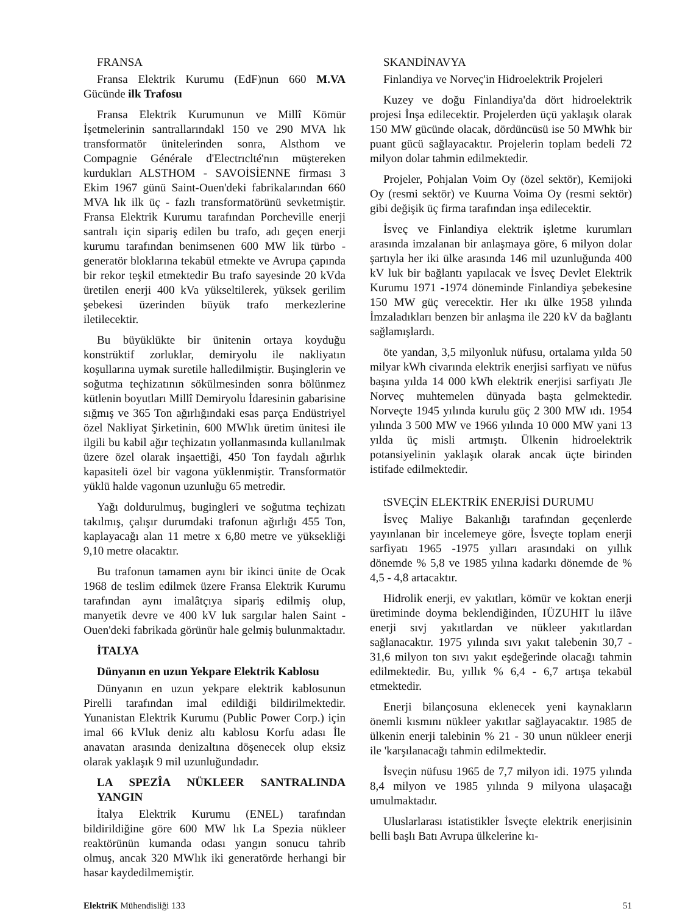FRANSA
Fransa Elektrik Kurumu (EdF)nun 660 M.VA Gücünde ilk Trafosu
Fransa Elektrik Kurumunun ve Millî Kömür İşetmelerinin santrallarındakl 150 ve 290 MVA lık transformatör ünitelerinden sonra, Alsthom ve Compagnie Générale d'Electrıclté'nın müştereken kurdukları ALSTHOM - SAVOİSİENNE firması 3 Ekim 1967 günü Saint-Ouen'deki fabrikalarından 660 MVA lık ilk üç - fazlı transformatörünü sevketmiştir. Fransa Elektrik Kurumu tarafından Porcheville enerji santralı için sipariş edilen bu trafo, adı geçen enerji kurumu tarafından benimsenen 600 MW lik türbo - generatör bloklarına tekabül etmekte ve Avrupa çapında bir rekor teşkil etmektedir Bu trafo sayesinde 20 kVda üretilen enerji 400 kVa yükseltilerek, yüksek gerilim şebekesi üzerinden büyük trafo merkezlerine iletilecektir.
Bu büyüklükte bir ünitenin ortaya koyduğu konstrüktif zorluklar, demiryolu ile nakliyatın koşullarına uymak suretile halledilmiştir. Buşinglerin ve soğutma teçhizatının sökülmesinden sonra bölünmez kütlenin boyutları Millî Demiryolu İdaresinin gabarisine sığmış ve 365 Ton ağırlığındaki esas parça Endüstriyel özel Nakliyat Şirketinin, 600 MWlık üretim ünitesi ile ilgili bu kabil ağır teçhizatın yollanmasında kullanılmak üzere özel olarak inşaettiği, 450 Ton faydalı ağırlık kapasiteli özel bir vagona yüklenmiştir. Transformatör yüklü halde vagonun uzunluğu 65 metredir.
Yağı doldurulmuş, bugingleri ve soğutma teçhizatı takılmış, çalışır durumdaki trafonun ağırlığı 455 Ton, kaplayacağı alan 11 metre x 6,80 metre ve yüksekliği 9,10 metre olacaktır.
Bu trafonun tamamen aynı bir ikinci ünite de Ocak 1968 de teslim edilmek üzere Fransa Elektrik Kurumu tarafından aynı imalâtçıya sipariş edilmiş olup, manyetik devre ve 400 kV luk sargılar halen Saint - Ouen'deki fabrikada görünür hale gelmiş bulunmaktadır.
İTALYA
Dünyanın en uzun Yekpare Elektrik Kablosu
Dünyanın en uzun yekpare elektrik kablosunun Pirelli tarafından imal edildiği bildirilmektedir. Yunanistan Elektrik Kurumu (Public Power Corp.) için imal 66 kVluk deniz altı kablosu Korfu adası İle anavatan arasında denizaltına döşenecek olup eksiz olarak yaklaşık 9 mil uzunluğundadır.
LA SPEZÎA NÜKLEER SANTRALINDA YANGIN
İtalya Elektrik Kurumu (ENEL) tarafından bildirildiğine göre 600 MW lık La Spezia nükleer reaktörünün kumanda odası yangın sonucu tahrib olmuş, ancak 320 MWlık iki generatörde herhangi bir hasar kaydedilmemiştir.
SKANDİNAVYA
Finlandiya ve Norveç'in Hidroelektrik Projeleri
Kuzey ve doğu Finlandiya'da dört hidroelektrik projesi İnşa edilecektir. Projelerden üçü yaklaşık olarak 150 MW gücünde olacak, dördüncüsü ise 50 MWhk bir puant gücü sağlayacaktır. Projelerin toplam bedeli 72 milyon dolar tahmin edilmektedir.
Projeler, Pohjalan Voim Oy (özel sektör), Kemijoki Oy (resmi sektör) ve Kuurna Voima Oy (resmi sektör) gibi değişik üç firma tarafından inşa edilecektir.
İsveç ve Finlandiya elektrik işletme kurumları arasında imzalanan bir anlaşmaya göre, 6 milyon dolar şartıyla her iki ülke arasında 146 mil uzunluğunda 400 kV luk bir bağlantı yapılacak ve İsveç Devlet Elektrik Kurumu 1971 -1974 döneminde Finlandiya şebekesine 150 MW güç verecektir. Her ıkı ülke 1958 yılında İmzaladıkları benzen bir anlaşma ile 220 kV da bağlantı sağlamışlardı.
öte yandan, 3,5 milyonluk nüfusu, ortalama yılda 50 milyar kWh civarında elektrik enerjisi sarfiyatı ve nüfus başına yılda 14 000 kWh elektrik enerjisi sarfiyatı Jle Norveç muhtemelen dünyada başta gelmektedir. Norveçte 1945 yılında kurulu güç 2 300 MW ıdı. 1954 yılında 3 500 MW ve 1966 yılında 10 000 MW yani 13 yılda üç misli artmıştı. Ülkenin hidroelektrik potansiyelinin yaklaşık olarak ancak üçte birinden istifade edilmektedir.
tSVEÇİN ELEKTRİK ENERJİSİ DURUMU
İsveç Maliye Bakanlığı tarafından geçenlerde yayınlanan bir incelemeye göre, İsveçte toplam enerji sarfiyatı 1965 -1975 yılları arasındaki on yıllık dönemde % 5,8 ve 1985 yılına kadarkı dönemde de % 4,5 - 4,8 artacaktır.
Hidrolik enerji, ev yakıtları, kömür ve koktan enerji üretiminde doyma beklendiğinden, IÜZUHIT lu ilâve enerji sıvj yakıtlardan ve nükleer yakıtlardan sağlanacaktır. 1975 yılında sıvı yakıt talebenin 30,7 - 31,6 milyon ton sıvı yakıt eşdeğerinde olacağı tahmin edilmektedir. Bu, yıllık % 6,4 - 6,7 artışa tekabül etmektedir.
Enerji bilançosuna eklenecek yeni kaynakların önemli kısmını nükleer yakıtlar sağlayacaktır. 1985 de ülkenin enerji talebinin % 21 - 30 unun nükleer enerji ile 'karşılanacağı tahmin edilmektedir.
İsveçin nüfusu 1965 de 7,7 milyon idi. 1975 yılında 8,4 milyon ve 1985 yılında 9 milyona ulaşacağı umulmaktadır.
Uluslarlarası istatistikler İsveçte elektrik enerjisinin belli başlı Batı Avrupa ülkelerine kı-
ElektriK Mühendisliği 133 51